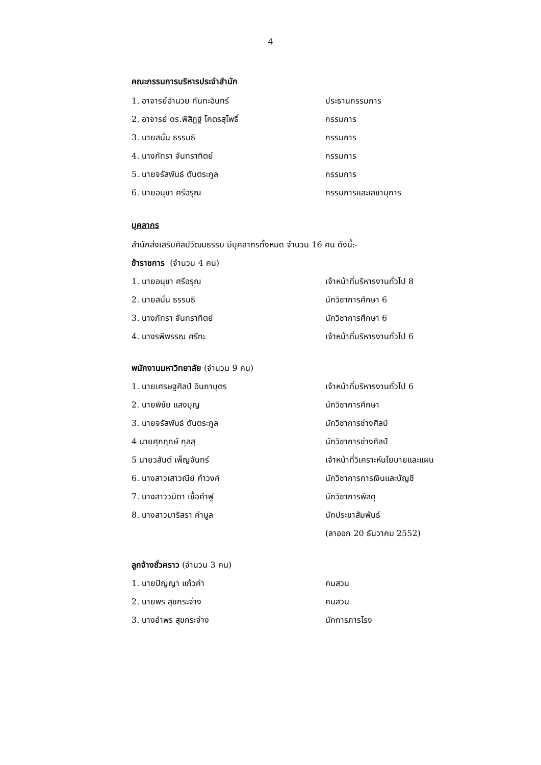4
คณะกรรมการบริหารประจำสำนัก
1. อาจารย์อำนวย กันทะอินทร์ ประธานกรรมการ
2. อาจารย์ ดร.พิสิฏฐ์ โคตรสุโพธิ์ กรรมการ
3. นายสนั่น ธรรมธิ กรรมการ
4. นางภัทรา จันทราทิตย์ กรรมการ
5. นายจรัสพันธ์ ตันตระกูล กรรมการ
6. นายอนุชา ศรีอรุณ กรรมการและเลขานุการ
บุคลากร
สำนักส่งเสริมศิลปวัฒนธรรม มีบุคลากรทั้งหมด จำนวน 16 คน ดังนี้:-
ข้าราชการ (จำนวน 4 คน)
1. นายอนุชา ศรีอรุณ เจ้าหน้าที่บริหารงานทั่วไป 8
2. นายสนั่น ธรรมธิ นักวิชาการศึกษา 6
3. นางภัทรา จันทราทิตย์ นักวิชาการศึกษา 6
4. นางรพีพรรณ ศรีทะ เจ้าหน้าที่บริหารงานทั่วไป 6
พนักงานมหาวิทยาลัย (จำนวน 9 คน)
1. นายเศรษฐศิลป์ อินถาบุตร เจ้าหน้าที่บริหารงานทั่วไป 6
2. นายพิชัย แสงบุญ นักวิชาการศึกษา
3. นายจรัสพันธ์ ตันตระกูล นักวิชาการช่างศิลป์
4 นายศุภฤกษ์ กุลสุ นักวิชาการช่างศิลป์
5 นายวสันต์ เพ็ญจันทร์ เจ้าหน้าที่วิเคราะห์นโยบายและแผน
6. นางสาวเสาวณีย์ คำวงค์ นักวิชาการการเงินและบัญชี
7. นางสาววนิดา เชื้อคำฟู นักวิชาการพัสดุ
8. นางสาวมาริสรา คำมูล นักประชาสัมพันธ์
(ลาออก 20 ธันวาคม 2552)
ลูกจ้างชั่วคราว (จำนวน 3 คน)
1. นายปัญญา แก้วคำ คนสวน
2. นายพร สุขกระจ่าง คนสวน
3. นางอำพร สุขกระจ่าง นักการภารโรง